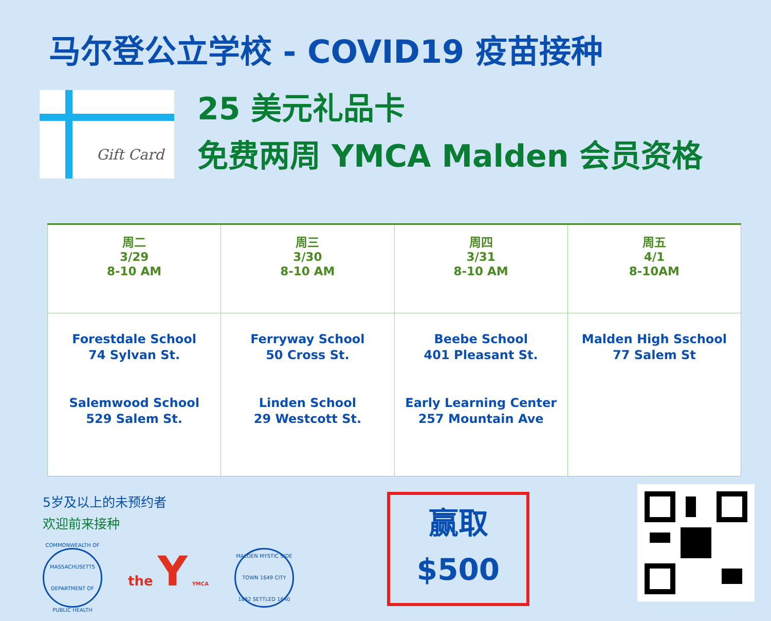马尔登公立学校 - COVID19 疫苗接种
Gift Card
25 美元礼品卡
免费两周 YMCA Malden 会员资格
| 周二 3/29 8-10 AM | 周三 3/30 8-10 AM | 周四 3/31 8-10 AM | 周五 4/1 8-10AM |
| Forestdale School 74 Sylvan St. Salemwood School 529 Salem St. | Ferryway School 50 Cross St. Linden School 29 Westcott St. | Beebe School 401 Pleasant St. Early Learning Center 257 Mountain Ave | Malden High Sschool 77 Salem St |
5岁及以上的未预约者
欢迎前来接种
COMMONWEALTH OF MASSACHUSETTS DEPARTMENT OF PUBLIC HEALTH
the Y YMCA
MALDEN MYSTIC SIDE TOWN 1649 CITY 1882 SETTLED 1640
赢取
$500